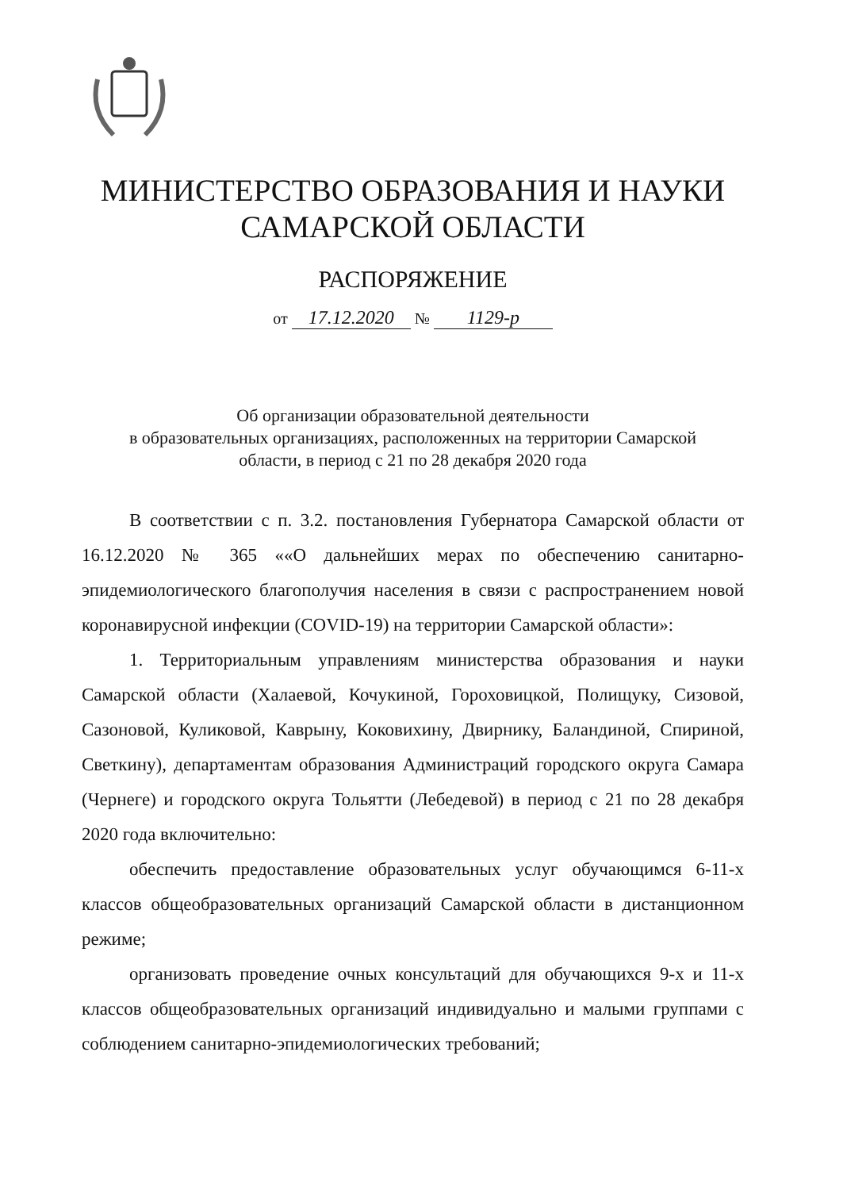МИНИСТЕРСТВО ОБРАЗОВАНИЯ И НАУКИ
САМАРСКОЙ ОБЛАСТИ
РАСПОРЯЖЕНИЕ
от 17.12.2020 № 1129-р
Об организации образовательной деятельности
в образовательных организациях, расположенных на территории Самарской
области, в период с 21 по 28 декабря 2020 года
В соответствии с п. 3.2. постановления Губернатора Самарской области от 16.12.2020 № 365 ««О дальнейших мерах по обеспечению санитарно-эпидемиологического благополучия населения в связи с распространением новой коронавирусной инфекции (COVID-19) на территории Самарской области»:
1. Территориальным управлениям министерства образования и науки Самарской области (Халаевой, Кочукиной, Гороховицкой, Полищуку, Сизовой, Сазоновой, Куликовой, Каврыну, Коковихину, Двирнику, Баландиной, Спириной, Светкину), департаментам образования Администраций городского округа Самара (Чернеге) и городского округа Тольятти (Лебедевой) в период с 21 по 28 декабря 2020 года включительно:
обеспечить предоставление образовательных услуг обучающимся 6-11-х классов общеобразовательных организаций Самарской области в дистанционном режиме;
организовать проведение очных консультаций для обучающихся 9-х и 11-х классов общеобразовательных организаций индивидуально и малыми группами с соблюдением санитарно-эпидемиологических требований;